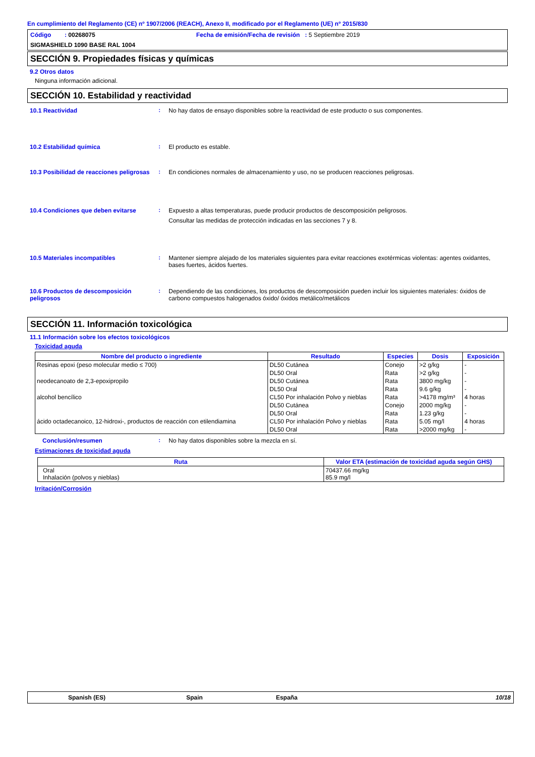En cumplimiento del Reglamento (CE) nº 1907/2006 (REACH), Anexo II, modificado por el Reglamento (UE) nº 2015/830
Código : 00268075 Fecha de emisión/Fecha de revisión : 5 Septiembre 2019
SIGMASHIELD 1090 BASE RAL 1004
SECCIÓN 9. Propiedades físicas y químicas
9.2 Otros datos
Ninguna información adicional.
SECCIÓN 10. Estabilidad y reactividad
10.1 Reactividad : No hay datos de ensayo disponibles sobre la reactividad de este producto o sus componentes.
10.2 Estabilidad química : El producto es estable.
10.3 Posibilidad de reacciones peligrosas
: En condiciones normales de almacenamiento y uso, no se producen reacciones peligrosas.
10.4 Condiciones que deben evitarse : Expuesto a altas temperaturas, puede producir productos de descomposición peligrosos.
Consultar las medidas de protección indicadas en las secciones 7 y 8.
10.5 Materiales incompatibles : Mantener siempre alejado de los materiales siguientes para evitar reacciones exotérmicas violentas: agentes oxidantes, bases fuertes, ácidos fuertes.
10.6 Productos de descomposición peligrosos
: Dependiendo de las condiciones, los productos de descomposición pueden incluir los siguientes materiales: óxidos de carbono compuestos halogenados óxido/ óxidos metálico/metálicos
SECCIÓN 11. Información toxicológica
11.1 Información sobre los efectos toxicológicos
Toxicidad aguda
| Nombre del producto o ingrediente | Resultado | Especies | Dosis | Exposición |
| --- | --- | --- | --- | --- |
| Resinas epoxi (peso molecular medio ≤ 700) | DL50 Cutánea | Conejo | >2 g/kg | - |
| | DL50 Oral | Rata | >2 g/kg | - |
| neodecanoato de 2,3-epoxipropilo | DL50 Cutánea | Rata | 3800 mg/kg | - |
| | DL50 Oral | Rata | 9.6 g/kg | - |
| alcohol bencílico | CL50 Por inhalación Polvo y nieblas | Rata | >4178 mg/m³ | 4 horas |
| | DL50 Cutánea | Conejo | 2000 mg/kg | - |
| | DL50 Oral | Rata | 1.23 g/kg | - |
| ácido octadecanoico, 12-hidroxi-, productos de reacción con etilendiamina | CL50 Por inhalación Polvo y nieblas | Rata | 5.05 mg/l | 4 horas |
| | DL50 Oral | Rata | >2000 mg/kg | - |
Conclusión/resumen : No hay datos disponibles sobre la mezcla en sí.
Estimaciones de toxicidad aguda
| Ruta | Valor ETA (estimación de toxicidad aguda según GHS) |
| --- | --- |
| Oral Inhalación (polvos y nieblas) | 70437.66 mg/kg 85.9 mg/l |
Irritación/Corrosión
Spanish (ES) Spain España 10/18